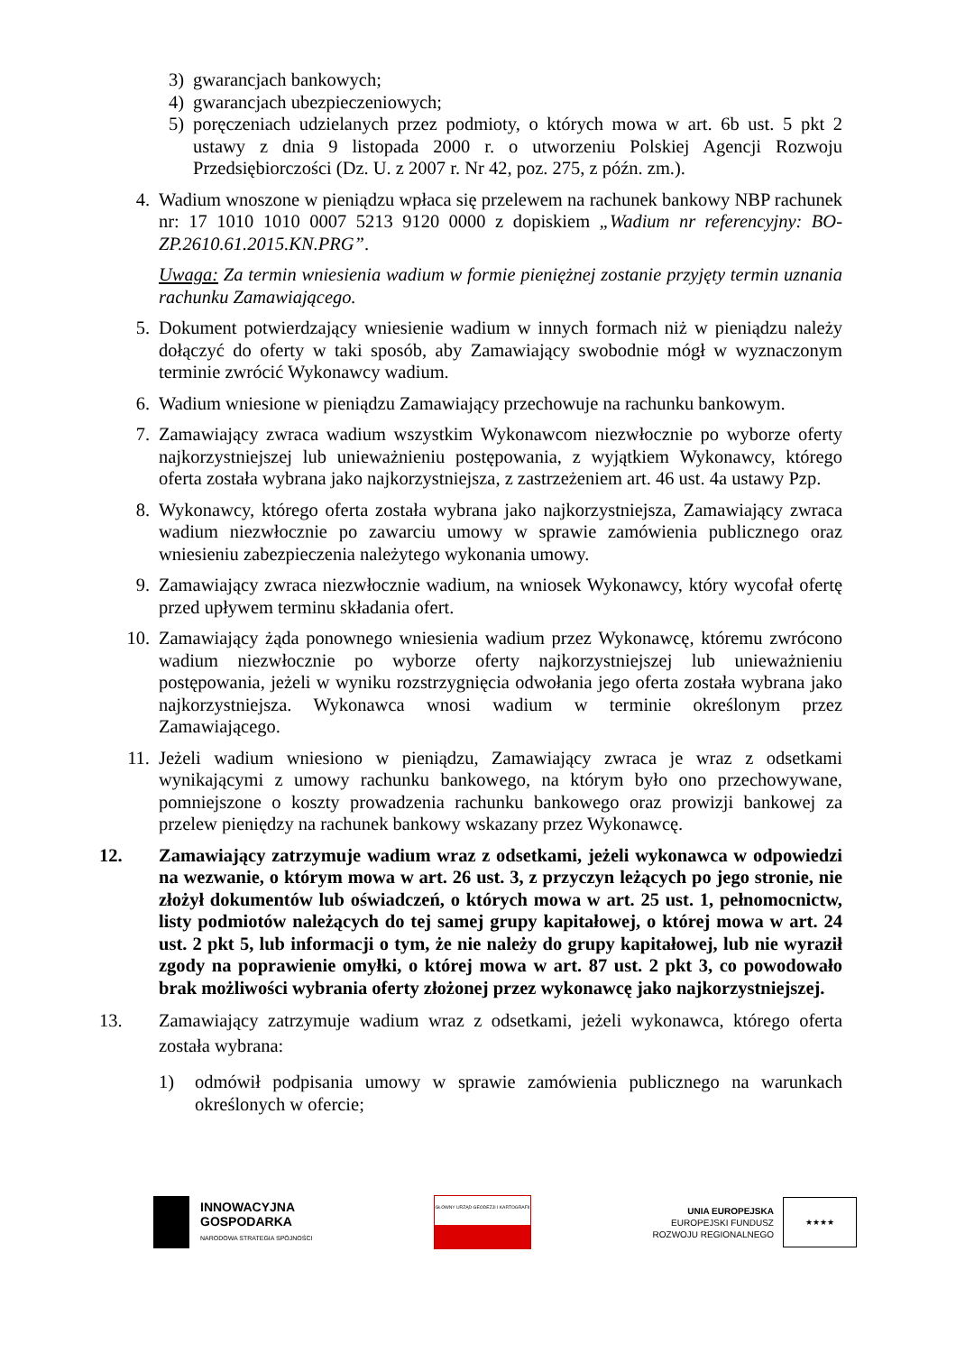3) gwarancjach bankowych;
4) gwarancjach ubezpieczeniowych;
5) poręczeniach udzielanych przez podmioty, o których mowa w art. 6b ust. 5 pkt 2 ustawy z dnia 9 listopada 2000 r. o utworzeniu Polskiej Agencji Rozwoju Przedsiębiorczości (Dz. U. z 2007 r. Nr 42, poz. 275, z późn. zm.).
4. Wadium wnoszone w pieniądzu wpłaca się przelewem na rachunek bankowy NBP rachunek nr: 17 1010 1010 0007 5213 9120 0000 z dopiskiem „Wadium nr referencyjny: BO-ZP.2610.61.2015.KN.PRG”.
Uwaga: Za termin wniesienia wadium w formie pieniężnej zostanie przyjęty termin uznania rachunku Zamawiającego.
5. Dokument potwierdzający wniesienie wadium w innych formach niż w pieniądzu należy dołączyć do oferty w taki sposób, aby Zamawiający swobodnie mógł w wyznaczonym terminie zwrócić Wykonawcy wadium.
6. Wadium wniesione w pieniądzu Zamawiający przechowuje na rachunku bankowym.
7. Zamawiający zwraca wadium wszystkim Wykonawcom niezwłocznie po wyborze oferty najkorzystniejszej lub unieważnieniu postępowania, z wyjątkiem Wykonawcy, którego oferta została wybrana jako najkorzystniejsza, z zastrzeżeniem art. 46 ust. 4a ustawy Pzp.
8. Wykonawcy, którego oferta została wybrana jako najkorzystniejsza, Zamawiający zwraca wadium niezwłocznie po zawarciu umowy w sprawie zamówienia publicznego oraz wniesieniu zabezpieczenia należytego wykonania umowy.
9. Zamawiający zwraca niezwłocznie wadium, na wniosek Wykonawcy, który wycofał ofertę przed upływem terminu składania ofert.
10. Zamawiający żąda ponownego wniesienia wadium przez Wykonawcę, któremu zwrócono wadium niezwłocznie po wyborze oferty najkorzystniejszej lub unieważnieniu postępowania, jeżeli w wyniku rozstrzygnięcia odwołania jego oferta została wybrana jako najkorzystniejsza. Wykonawca wnosi wadium w terminie określonym przez Zamawiającego.
11. Jeżeli wadium wniesiono w pieniądzu, Zamawiający zwraca je wraz z odsetkami wynikającymi z umowy rachunku bankowego, na którym było ono przechowywane, pomniejszone o koszty prowadzenia rachunku bankowego oraz prowizji bankowej za przelew pieniędzy na rachunek bankowy wskazany przez Wykonawcę.
12. Zamawiający zatrzymuje wadium wraz z odsetkami, jeżeli wykonawca w odpowiedzi na wezwanie, o którym mowa w art. 26 ust. 3, z przyczyn leżących po jego stronie, nie złożył dokumentów lub oświadczeń, o których mowa w art. 25 ust. 1, pełnomocnictw, listy podmiotów należących do tej samej grupy kapitałowej, o której mowa w art. 24 ust. 2 pkt 5, lub informacji o tym, że nie należy do grupy kapitałowej, lub nie wyraził zgody na poprawienie omyłki, o której mowa w art. 87 ust. 2 pkt 3, co powodowało brak możliwości wybrania oferty złożonej przez wykonawcę jako najkorzystniejszej.
13. Zamawiający zatrzymuje wadium wraz z odsetkami, jeżeli wykonawca, którego oferta została wybrana:
1) odmówił podpisania umowy w sprawie zamówienia publicznego na warunkach określonych w ofercie;
INNOWACYJNA
GOSPODARKA
NARODOWA STRATEGIA SPÓJNOŚCI
GŁÓWNY URZĄD GEODEZJI I KARTOGRAFII
UNIA EUROPEJSKA
EUROPEJSKI FUNDUSZ
ROZWOJU REGIONALNEGO
★★★★